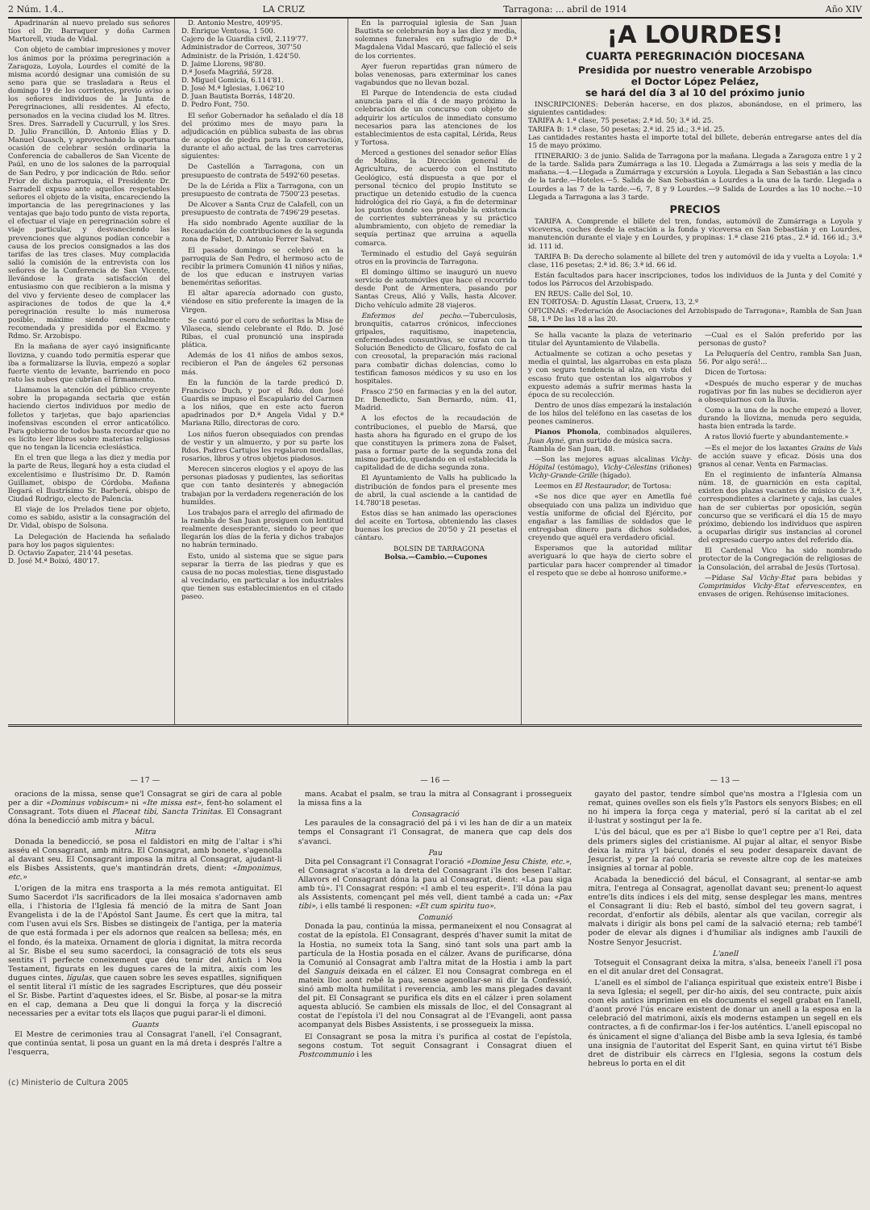2 Núm. 1.4.. LA CRUZ Tarragona: ... abril de 1914 Año XIV
Apadrinarán al nuevo prelado sus señores tíos el Dr. Barraquer y doña Carmen Martorell, viuda de Vidal.
Con objeto de cambiar impresiones y mover los ánimos por la próxima peregrinación a Zaragoza, Loyola, Lourdes el comité de la misma acordó designar una comisión de su seno para que se trasladara a Reus el domingo 19 de los corrientes, previo aviso a los señores individuos de la Junta de Peregrinaciones, allí residentes. Al efecto, personados en la vecina ciudad los M. Iltres. Sres. Dres. Sarradell y Cucurrull, y los Sres. D. Julio Francillón, D. Antonio Elías y D. Manuel Guasch, y aprovechando la oportuna ocasión de celebrar sesión ordinaria la Conferencia de caballeros de San Vicente de Paúl, en uno de los salones de la parroquial de San Pedro, y por indicación de Rdo. señor Prior de dicha parroquia, el Presidente Dr. Sarradell expuso ante aquellos respetables señores el objeto de la visita, encareciendo la importancia de las peregrinaciones y las ventajas que bajo todo punto de vista reporta, el efectuar el viaje en peregrinación sobre el viaje particular, y desvaneciendo las prevenciones que algunos podían concebir a causa de los precios consignados a las dos tarifas de las tres clases. Muy complacida salió la comisión de la entrevista con los señores de la Conferencia de San Vicente, llevándose la grata satisfacción del entusiasmo con que recibieron a la misma y del vivo y ferviente deseo de complacer las aspiraciones de todos de que la 4.ª peregrinación resulte lo más numerosa posible, máxime siendo esencialmente recomendada y presidida por el Excmo. y Rdmo. Sr. Arzobispo.
En la mañana de ayer cayó insignificante llovizna, y cuando todo permitía esperar que iba a formalizarse la lluvia, empezó a soplar fuerte viento de levante, barriendo en poco rato las nubes que cubrían el firmamento.
Llamamos la atención del público creyente sobre la propaganda sectaria que están haciendo ciertos individuos por medio de folletos y tarjetas, que bajo apariencias inofensivas esconden el error anticatólico. Para gobierno de todos basta recordar que no es lícito leer libros sobre materias religiosas que no tengan la licencia eclesiástica.
En el tren que llega a las diez y media por la parte de Reus, llegará hoy a esta ciudad el excelentísimo e Ilustrísimo Dr. D. Ramón Guillamet, obispo de Córdoba. Mañana llegará el Ilustrísimo Sr. Barberá, obispo de Ciudad Rodrigo, electo de Palencia.
El viaje de los Prelados tiene por objeto, como es sabido, asistir a la consagración del Dr. Vidal, obispo de Solsona.
La Delegación de Hacienda ha señalado para hoy los pagos siguientes:
D. Octavio Zapater, 214'44 pesetas.
D. José M.ª Boixó, 480'17.
D. Antonio Mestre, 409'95.
D. Enrique Ventosa, 1 500.
Cajero de la Guardia civil, 2.119'77.
Administrador de Correos, 307'50
Administr. de la Prisión, 1.424'50.
D. Jaime Llorens, 98'80.
D.ª Josefa Magriñá, 59'28.
D. Miguel Gomicia, 6.114'81.
D. José M.ª Iglesias, 1.062'10
D. Juan Bautista Borrás, 148'20.
D. Pedro Font, 750.
El señor Gobernador ha señalado el día 18 del próximo mes de mayo para la adjudicación en pública subasta de las obras de acopios de piedra para la conservación, durante el año actual, de las tres carreteras siguientes:
De Castellón a Tarragona, con un presupuesto de contrata de 5492'60 pesetas.
De la de Lérida a Flix a Tarragona, con un presupuesto de contrata de 7500'23 pesetas.
De Alcover a Santa Cruz de Calafell, con un presupuesto de contrata de 7496'29 pesetas.
Ha sido nombrado Agente auxiliar de la Recaudación de contribuciones de la segunda zona de Falset, D. Antonio Ferrer Salvat.
El pasado domingo se celebró en la parroquia de San Pedro, el hermoso acto de recibir la primera Comunión 41 niños y niñas, de los que educan e instruyen varias beneméritas señoritas.
El altar aparecía adornado con gusto, viéndose en sitio preferente la imagen de la Virgen.
Se cantó por el coro de señoritas la Misa de Vilaseca, siendo celebrante el Rdo. D. José Ribas, el cual pronunció una inspirada plática.
Además de los 41 niños de ambos sexos, recibieron el Pan de ángeles 62 personas más.
En la función de la tarde predicó D. Francisco Duch, y por el Rdo. don José Guardis se impuso el Escapulario del Carmen a los niños, que en este acto fueron apadrinados por D.ª Angela Vidal y D.ª Mariana Rillo, directoras de coro.
Los niños fueron obsequiados con prendas de vestir y un almuerzo, y por su parte los Rdos. Padres Cartujos les regalaron medallas, rosarios, libros y otros objetos piadosos.
Merecen sinceros elogios y el apoyo de las personas piadosas y pudientes, las señoritas que con tanto desinterés y abnegación trabajan por la verdadera regeneración de los humildes.
Los trabajos para el arreglo del afirmado de la rambla de San Juan prosiguen con lentitud realmente desesperante, siendo lo peor que llegarán los días de la feria y dichos trabajos no habrán terminado.
Esto, unido al sistema que se sigue para separar la tierra de las piedras y que es causa de no pocas molestias, tiene disgustado al vecindario, en particular a los industriales que tienen sus establecimientos en el citado paseo.
En la parroquial iglesia de San Juan Bautista se celebrarán hoy a las diez y media, solemnes funerales en sufragio de D.ª Magdalena Vidal Mascaró, que falleció el seis de los corrientes.
Ayer fueron repartidas gran número de bolas venenosas, para exterminar los canes vagabundos que no llevan bozal.
El Parque de Intendencia de esta ciudad anuncia para el día 4 de mayo próximo la celebración de un concurso con objeto de adquirir los artículos de inmediato consumo necesarios para las atenciones de los establecimientos de esta capital, Lérida, Reus y Tortosa.
Merced a gestiones del senador señor Elías de Molins, la Dirección general de Agricultura, de acuerdo con el Instituto Geológico, está dispuesta a que por el personal técnico del propio Instituto se practique un detenido estudio de la cuenca hidrológica del río Gayá, a fin de determinar los puntos donde sea probable la existencia de corrientes subterráneas y su práctico alumbramiento, con objeto de remediar la sequía pertinaz que arruina a aquella comarca.
Terminado el estudio del Gayá seguirán otros en la provincia de Tarragona.
El domingo último se inauguró un nuevo servicio de automóviles que hace el recorrido desde Pont de Armentera, pasando por Santas Creus, Alió y Valls, hasta Alcover. Dicho vehículo admite 28 viajeros.
Enfermos del pecho.—Tuberculosis, bronquitis, catarros crónicos, infecciones gripales, raquitismo, inapetencia, enfermedades consuntivas, se curan con la Solución Benedicto de Glicaro, fosfato de cal con creosotal, la preparación más racional para combatir dichas dolencias, como lo testifican famosos médicos y su uso en los hospitales.
Frasco 2'50 en farmacias y en la del autor, Dr. Benedicto, San Bernardo, núm. 41, Madrid.
A los efectos de la recaudación de contribuciones, el pueblo de Marsá, que hasta ahora ha figurado en el grupo de los que constituyen la primera zona de Falset, pasa a formar parte de la segunda zona del mismo partido, quedando en el establecida la capitalidad de de dicha segunda zona.
El Ayuntamiento de Valls ha publicado la distribución de fondos para el presente mes de abril, la cual asciende a la cantidad de 14.780'18 pesetas.
Estos días se han animado las operaciones del aceite en Tortosa, obteniendo las clases buenas los precios de 20'50 y 21 pesetas el cántaro.
BOLSIN DE TARRAGONA
Bolsa.—Cambio.—Cupones
¡A LOURDES!
CUARTA PEREGRINACIÓN DIOCESANA
Presidida por nuestro venerable Arzobispo
el Doctor López Peláez,
se hará del día 3 al 10 del próximo junio
INSCRIPCIONES: Deberán hacerse, en dos plazos, abonándose, en el primero, las siguientes cantidades:
TARIFA A: 1.ª clase, 75 pesetas; 2.ª id. 50; 3.ª id. 25.
TARIFA B: 1.ª clase, 50 pesetas; 2.ª id. 25 id.; 3.ª id. 25.
Las cantidades restantes hasta el importe total del billete, deberán entregarse antes del día 15 de mayo próximo.
ITINERARIO: 3 de junio. Salida de Tarragona por la mañana. Llegada a Zaragoza entre 1 y 2 de la tarde. Salida para Zumárraga a las 10. Llegada a Zumárraga a las seis y media de la mañana.—4.—Llegada a Zumárraga y excursión a Loyola. Llegada a San Sebastián a las cinco de la tarde.—Hoteles.—5. Salida de San Sebastián a Lourdes a la una de la tarde. Llegada a Lourdes a las 7 de la tarde.—6, 7, 8 y 9 Lourdes.—9 Salida de Lourdes a las 10 noche.—10 Llegada a Tarragona a las 3 tarde.
PRECIOS
TARIFA A. Comprende el billete del tren, fondas, automóvil de Zumárraga a Loyola y viceversa, coches desde la estación a la fonda y viceversa en San Sebastián y en Lourdes, manutención durante el viaje y en Lourdes, y propinas: 1.ª clase 216 ptas., 2.ª id. 166 id.; 3.ª id. 111 id.
TARIFA B: Da derecho solamente al billete del tren y automóvil de ida y vuelta a Loyola: 1.ª clase, 116 pesetas; 2.ª id. 86; 3.ª id. 66 id.
Están facultados para hacer inscripciones, todos los individuos de la Junta y del Comité y todos los Párrocos del Arzobispado.
EN REUS: Calle del Sol, 10.
EN TORTOSA: D. Agustín Llasat, Cruera, 13, 2.º
OFICINAS: «Federación de Asociaciones del Arzobispado de Tarragona», Rambla de San Juan 58, 1.º De las 18 a las 20.
Se halla vacante la plaza de veterinario titular del Ayuntamiento de Vilabella.
Actualmente se cotizan a ocho pesetas y media el quintal, las algarrobas en esta plaza y con segura tendencia al alza, en vista del escaso fruto que ostentan los algarrobos y expuesto además a sufrir mermas hasta la época de su recolección.
Dentro de unos días empezará la instalación de los hilos del teléfono en las casetas de los peones camineros.
Pianos Phonola, combinados alquileres, Juan Ayné, gran surtido de música sacra.
Rambla de San Juan, 48.
—Son las mejores aguas alcalinas Vichy-Hôpital (estómago), Vichy-Célestins (riñones) Vichy-Grande-Grille (hígado).
Leemos en El Restaurador, de Tortosa:
«Se nos dice que ayer en Ametlla fué obsequiado con una paliza un individuo que vestía uniforme de oficial del Ejército, por engañar a las familias de soldados que le entregaban dinero para dichos soldados, creyendo que aquél era verdadero oficial.
Esperamos que la autoridad militar averiguará lo que haya de cierto sobre el particular para hacer comprender al timador el respeto que se debe al honroso uniforme.»
—Cual es el Salón preferido por las personas de gusto?
La Peluquería del Centro, rambla San Juan, 56. Por algo será!...
Dicen de Tortosa:
«Después de mucho esperar y de muchas rogativas por fin las nubes se decidieron ayer a obsequiarnos con la lluvia.
Como a la una de la noche empezó a llover, durando la llovizna, menuda pero seguida, hasta bien entrada la tarde.
A ratos llovió fuerte y abundantemente.»
—Es el mejor de los laxantes Grains de Vals de acción suave y eficaz. Dósis una dos granos al cenar. Venta en Farmacias.
En el regimiento de infantería Almansa núm. 18, de guarnición en esta capital, existen dos plazas vacantes de músico de 3.ª, correspondientes a clarinete y caja, las cuales han de ser cubiertas por oposición, según concurso que se verificará el día 15 de mayo próximo, debiendo los individuos que aspiren a ocuparlas dirigir sus instancias al coronel del expresado cuerpo antes del referido día.
El Cardenal Vico ha sido nombrado protector de la Congregación de religiosas de la Consolación, del arrabal de Jesús (Tortosa).
—Pídase Sal Vichy-Etat para bebidas y Comprimidos Vichy-Etat efervescentes, en envases de origen. Rehúsense imitaciones.
— 17 —
oracions de la missa, sense que'l Consagrat se giri de cara al poble per a dir «Dominus vobiscum» ni «Ite missa est», fent-ho solament el Consagrant. Tots diuen el Placeat tibi, Sancta Trinitas. El Consagrant dóna la benedicció amb mitra y bácul.
Mitra
Donada la benedicció, se posa el faldistori en mitg de l'altar i s'hi asséu el Consagrant, amb mitra. El Consagrat, amb bonete, s'agenolla al davant seu. El Consagrant imposa la mitra al Consagrat, ajudant-li els Bisbes Assistents, que's mantindrán drets, dient: «Imponimus, etc.»
L'origen de la mitra ens trasporta a la més remota antiguitat. El Sumo Sacerdot i'ls sacrificadors de la llei mosaica s'adornaven amb ella, i l'historia de l'Iglesia fá menció de la mitra de Sant Joan Evangelista i de la de l'Apóstol Sant Jaume. És cert que la mitra, tal com l'usen avui els Srs. Bisbes se distingeix de l'antiga, per la materia de que está formada i per els adornos que realcen sa bellesa; més, en el fondo, és la mateixa. Ornament de gloria i dignitat, la mitra recorda al Sr. Bisbe el seu sumo sacerdoci, la consagració de tots els seus sentits i'l perfecte coneixement que déu tenir del Antich i Nou Testament, figurats en les dugues cares de la mitra, aixís com les dugues cintes, lígulas, que cauen sobre les seves espatlles, signifiquen el sentit literal i'l místic de les sagrades Escriptures, que déu posseir el Sr. Bisbe. Partint d'aquestes idees, el Sr. Bisbe, al posar-se la mitra en el cap, demana a Deu que li dongui la força y la discreció necessaries per a evitar tots els llaços que pugui parar-li el dimoni.
Guants
El Mestre de cerimonies trau al Consagrat l'anell, i'el Consagrant, que continúa sentat, li posa un guant en la má dreta i després l'altre a l'esquerra,
— 16 —
mans. Acabat el psalm, se trau la mitra al Consagrant i prossegueix la missa fins a la
Consagració
Les paraules de la consagració del pá i vi les han de dir a un mateix temps el Consagrant i'l Consagrat, de manera que cap dels dos s'avanci.
Pau
Dita pel Consagrant i'l Consagrat l'oració «Domine Jesu Chiste, etc.», el Consagrat s'acosta a la dreta del Consagrant i'ls dos besen l'altar. Allavors el Consagrant dóna la pau al Consagrat, dient: «La pau siga amb tú». I'l Consagrat respón: «I amb el teu esperit». I'll dóna la pau als Assistents, començant pel més vell, dient també a cada un: «Pax tibi», i ells també li responen: «Et cum spiritu tuo».
Comunió
Donada la pau, continúa la missa, permaneixent el nou Consagrat al costat de la epístola. El Consagrant, després d'haver sumit la mitat de la Hostia, no sumeix tota la Sang, sinó tant sols una part amb la partícula de la Hostia posada en el cálzer. Avans de purificarse, dóna la Comunió al Consagrat amb l'altra mitat de la Hostia i amb la part del Sanguis deixada en el cálzer. El nou Consagrat combrega en el mateix lloc aont rebé la pau, sense agenollar-se ni dir la Confessió, sinó amb molta humilitat i reverencia, amb les mans plegades davant del pit. El Consagrant se purifica els dits en el cálzer i pren solament aquesta ablució. Se cambien els missals de lloc, el del Consagrant al costat de l'epístola i'l del nou Consagrat al de l'Evangeli, aont passa acompanyat dels Bisbes Assistents, i se prossegueix la missa.
El Consagrant se posa la mitra i's purifica al costat de l'epístola, segons costum. Tot seguit Consagrant i Consagrat diuen el Postcommunio i les
— 13 —
gayato del pastor, tendre símbol que'ns mostra a l'Iglesia com un remat, quines ovelles son els fiels y'ls Pastors els senyors Bisbes; en ell no hi impera la força cega y material, peró sí la caritat ab el zel il·lustrat y sostingut per la fe.
L'ús del bácul, que es per a'l Bisbe lo que'l ceptre per a'l Rei, data dels primers sigles del cristianisme. Al pujar al altar, el senyor Bisbe deixa la mitra y'l bácul, donés el seu poder desapareix davant de Jesucrist, y per la raó contraria se reveste altre cop de les mateixes insignies al tornar al poble.
Acabada la benedicció del bácul, el Consagrant, al sentar-se amb mitra, l'entrega al Consagrat, agenollat davant seu; prenent-lo aquest entre'ls dits índices i els del mitg, sense desplegar les mans, mentres el Consagrant li diu: Reb el bastó, símbol del teu govern sagrat, i recordat, d'enfortir als débils, alentar als que vacilan, corregir als malvats i dirigir als bons pel camí de la salvació eterna; reb també'l poder de elevar als dignes i d'humiliar als indignes amb l'auxili de Nostre Senyor Jesucrist.
L'anell
Totseguit el Consagrant deixa la mitra, s'alsa, beneeix l'anell i'l posa en el dit anular dret del Consagrat.
L'anell es el símbol de l'aliança espiritual que existeix entre'l Bisbe i la seva Iglesia; el segell, per dir-ho aixís, del seu contracte, puix aixís com els antics imprimien en els documents el segell grabat en l'anell, d'aont prové l'ús encare existent de donar un anell a la esposa en la celebració del matrimoni, aixís els moderns estampen un segell en els contractes, a fi de confirmar-los i fer-los auténtics. L'anell episcopal no és únicament el signe d'aliança del Bisbe amb la seva Iglesia, és també una insignia de l'autoritat del Esperit Sant, en quina virtut té'l Bisbe dret de distribuir els càrrecs en l'Iglesia, segons la costum dels hebreus lo porta en el dit
(c) Ministerio de Cultura 2005